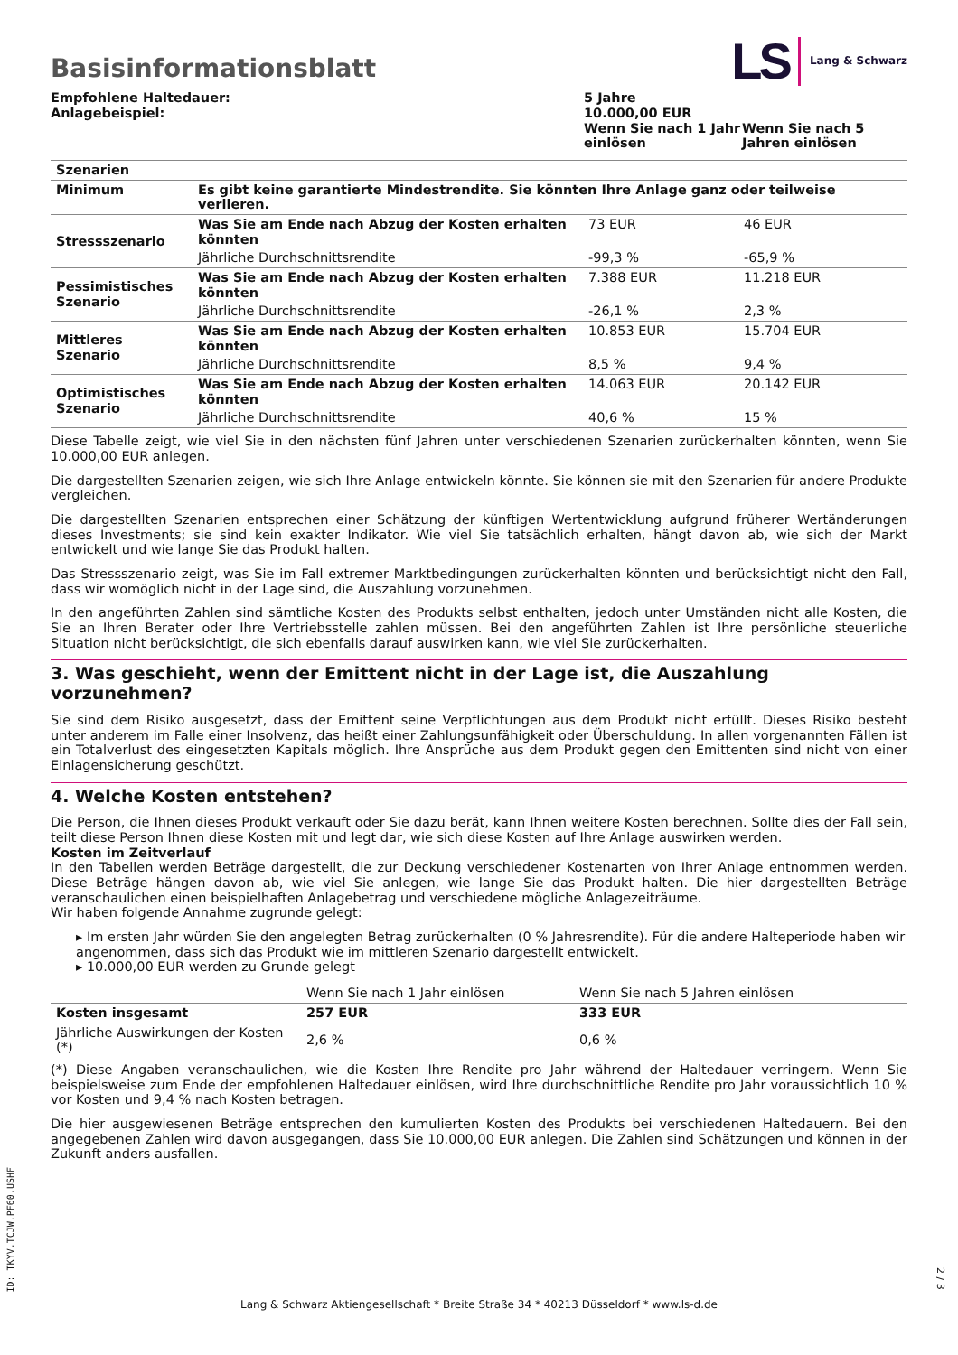Basisinformationsblatt
LS Lang & Schwarz
| Empfohlene Haltedauer: | 5 Jahre | |
| Anlagebeispiel: | 10.000,00 EUR | |
| | Wenn Sie nach 1 Jahr einlösen | Wenn Sie nach 5 Jahren einlösen |
| Szenarien | | | |
| --- | --- | --- | --- |
| Minimum | Es gibt keine garantierte Mindestrendite. Sie könnten Ihre Anlage ganz oder teilweise verlieren. | | |
| Stressszenario | Was Sie am Ende nach Abzug der Kosten erhalten könnten | 73 EUR | 46 EUR |
| | Jährliche Durchschnittsrendite | -99,3 % | -65,9 % |
| Pessimistisches Szenario | Was Sie am Ende nach Abzug der Kosten erhalten könnten | 7.388 EUR | 11.218 EUR |
| | Jährliche Durchschnittsrendite | -26,1 % | 2,3 % |
| Mittleres Szenario | Was Sie am Ende nach Abzug der Kosten erhalten könnten | 10.853 EUR | 15.704 EUR |
| | Jährliche Durchschnittsrendite | 8,5 % | 9,4 % |
| Optimistisches Szenario | Was Sie am Ende nach Abzug der Kosten erhalten könnten | 14.063 EUR | 20.142 EUR |
| | Jährliche Durchschnittsrendite | 40,6 % | 15 % |
Diese Tabelle zeigt, wie viel Sie in den nächsten fünf Jahren unter verschiedenen Szenarien zurückerhalten könnten, wenn Sie 10.000,00 EUR anlegen.
Die dargestellten Szenarien zeigen, wie sich Ihre Anlage entwickeln könnte. Sie können sie mit den Szenarien für andere Produkte vergleichen.
Die dargestellten Szenarien entsprechen einer Schätzung der künftigen Wertentwicklung aufgrund früherer Wertänderungen dieses Investments; sie sind kein exakter Indikator. Wie viel Sie tatsächlich erhalten, hängt davon ab, wie sich der Markt entwickelt und wie lange Sie das Produkt halten.
Das Stressszenario zeigt, was Sie im Fall extremer Marktbedingungen zurückerhalten könnten und berücksichtigt nicht den Fall, dass wir womöglich nicht in der Lage sind, die Auszahlung vorzunehmen.
In den angeführten Zahlen sind sämtliche Kosten des Produkts selbst enthalten, jedoch unter Umständen nicht alle Kosten, die Sie an Ihren Berater oder Ihre Vertriebsstelle zahlen müssen. Bei den angeführten Zahlen ist Ihre persönliche steuerliche Situation nicht berücksichtigt, die sich ebenfalls darauf auswirken kann, wie viel Sie zurückerhalten.
3. Was geschieht, wenn der Emittent nicht in der Lage ist, die Auszahlung vorzunehmen?
Sie sind dem Risiko ausgesetzt, dass der Emittent seine Verpflichtungen aus dem Produkt nicht erfüllt. Dieses Risiko besteht unter anderem im Falle einer Insolvenz, das heißt einer Zahlungsunfähigkeit oder Überschuldung. In allen vorgenannten Fällen ist ein Totalverlust des eingesetzten Kapitals möglich. Ihre Ansprüche aus dem Produkt gegen den Emittenten sind nicht von einer Einlagensicherung geschützt.
4. Welche Kosten entstehen?
Die Person, die Ihnen dieses Produkt verkauft oder Sie dazu berät, kann Ihnen weitere Kosten berechnen. Sollte dies der Fall sein, teilt diese Person Ihnen diese Kosten mit und legt dar, wie sich diese Kosten auf Ihre Anlage auswirken werden.
Kosten im Zeitverlauf
In den Tabellen werden Beträge dargestellt, die zur Deckung verschiedener Kostenarten von Ihrer Anlage entnommen werden. Diese Beträge hängen davon ab, wie viel Sie anlegen, wie lange Sie das Produkt halten. Die hier dargestellten Beträge veranschaulichen einen beispielhaften Anlagebetrag und verschiedene mögliche Anlagezeiträume.
Wir haben folgende Annahme zugrunde gelegt:
▸ Im ersten Jahr würden Sie den angelegten Betrag zurückerhalten (0 % Jahresrendite). Für die andere Halteperiode haben wir angenommen, dass sich das Produkt wie im mittleren Szenario dargestellt entwickelt.
▸ 10.000,00 EUR werden zu Grunde gelegt
| | Wenn Sie nach 1 Jahr einlösen | Wenn Sie nach 5 Jahren einlösen |
| Kosten insgesamt | 257 EUR | 333 EUR |
| Jährliche Auswirkungen der Kosten (*) | 2,6 % | 0,6 % |
(*) Diese Angaben veranschaulichen, wie die Kosten Ihre Rendite pro Jahr während der Haltedauer verringern. Wenn Sie beispielsweise zum Ende der empfohlenen Haltedauer einlösen, wird Ihre durchschnittliche Rendite pro Jahr voraussichtlich 10 % vor Kosten und 9,4 % nach Kosten betragen.
Die hier ausgewiesenen Beträge entsprechen den kumulierten Kosten des Produkts bei verschiedenen Haltedauern. Bei den angegebenen Zahlen wird davon ausgegangen, dass Sie 10.000,00 EUR anlegen. Die Zahlen sind Schätzungen und können in der Zukunft anders ausfallen.
ID: TKYV.TCJW.PF60.USHF
Lang & Schwarz Aktiengesellschaft * Breite Straße 34 * 40213 Düsseldorf * www.ls-d.de
2 / 3